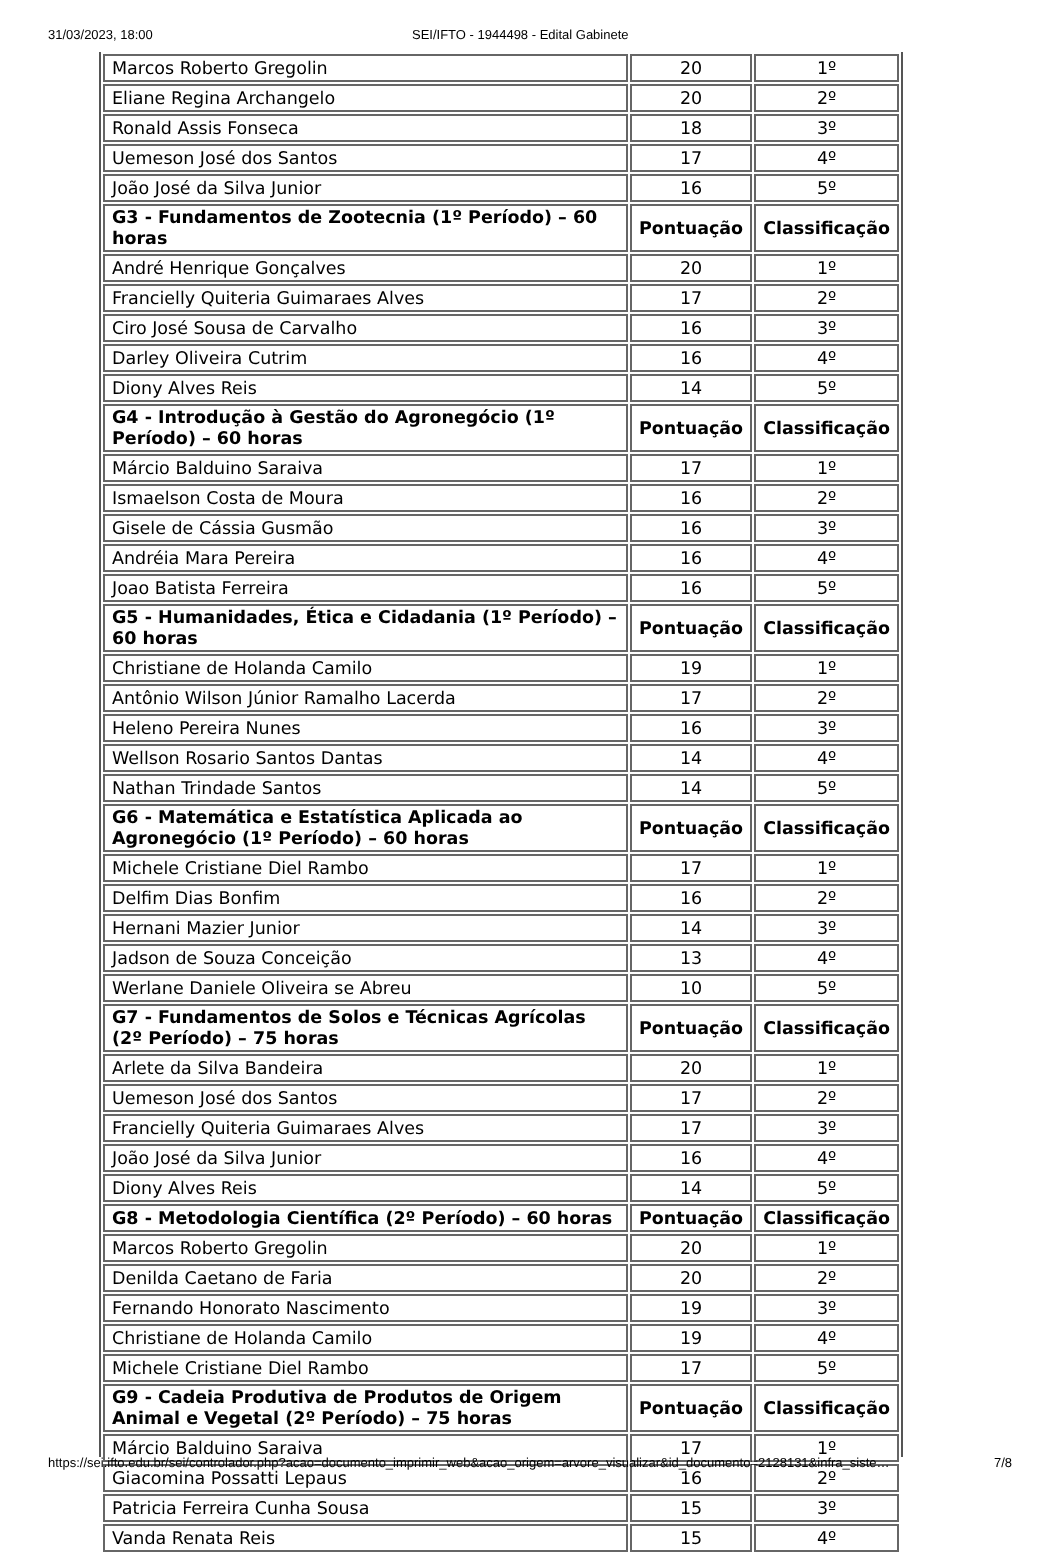31/03/2023, 18:00 SEI/IFTO - 1944498 - Edital Gabinete
| Marcos Roberto Gregolin | 20 | 1º |
| Eliane Regina Archangelo | 20 | 2º |
| Ronald Assis Fonseca | 18 | 3º |
| Uemeson José dos Santos | 17 | 4º |
| João José da Silva Junior | 16 | 5º |
| G3 - Fundamentos de Zootecnia (1º Período) – 60 horas | Pontuação | Classificação |
| André Henrique Gonçalves | 20 | 1º |
| Francielly Quiteria Guimaraes Alves | 17 | 2º |
| Ciro José Sousa de Carvalho | 16 | 3º |
| Darley Oliveira Cutrim | 16 | 4º |
| Diony Alves Reis | 14 | 5º |
| G4 - Introdução à Gestão do Agronegócio (1º Período) – 60 horas | Pontuação | Classificação |
| Márcio Balduino Saraiva | 17 | 1º |
| Ismaelson Costa de Moura | 16 | 2º |
| Gisele de Cássia Gusmão | 16 | 3º |
| Andréia Mara Pereira | 16 | 4º |
| Joao Batista Ferreira | 16 | 5º |
| G5 - Humanidades, Ética e Cidadania (1º Período) – 60 horas | Pontuação | Classificação |
| Christiane de Holanda Camilo | 19 | 1º |
| Antônio Wilson Júnior Ramalho Lacerda | 17 | 2º |
| Heleno Pereira Nunes | 16 | 3º |
| Wellson Rosario Santos Dantas | 14 | 4º |
| Nathan Trindade Santos | 14 | 5º |
| G6 - Matemática e Estatística Aplicada ao Agronegócio (1º Período) – 60 horas | Pontuação | Classificação |
| Michele Cristiane Diel Rambo | 17 | 1º |
| Delfim Dias Bonfim | 16 | 2º |
| Hernani Mazier Junior | 14 | 3º |
| Jadson de Souza Conceição | 13 | 4º |
| Werlane Daniele Oliveira se Abreu | 10 | 5º |
| G7 - Fundamentos de Solos e Técnicas Agrícolas (2º Período) – 75 horas | Pontuação | Classificação |
| Arlete da Silva Bandeira | 20 | 1º |
| Uemeson José dos Santos | 17 | 2º |
| Francielly Quiteria Guimaraes Alves | 17 | 3º |
| João José da Silva Junior | 16 | 4º |
| Diony Alves Reis | 14 | 5º |
| G8 - Metodologia Científica (2º Período) – 60 horas | Pontuação | Classificação |
| Marcos Roberto Gregolin | 20 | 1º |
| Denilda Caetano de Faria | 20 | 2º |
| Fernando Honorato Nascimento | 19 | 3º |
| Christiane de Holanda Camilo | 19 | 4º |
| Michele Cristiane Diel Rambo | 17 | 5º |
| G9 - Cadeia Produtiva de Produtos de Origem Animal e Vegetal (2º Período) – 75 horas | Pontuação | Classificação |
| Márcio Balduino Saraiva | 17 | 1º |
| Giacomina Possatti Lepaus | 16 | 2º |
| Patricia Ferreira Cunha Sousa | 15 | 3º |
| Vanda Renata Reis | 15 | 4º |
https://sei.ifto.edu.br/sei/controlador.php?acao=documento_imprimir_web&acao_origem=arvore_visualizar&id_documento=2128131&infra_siste… 7/8